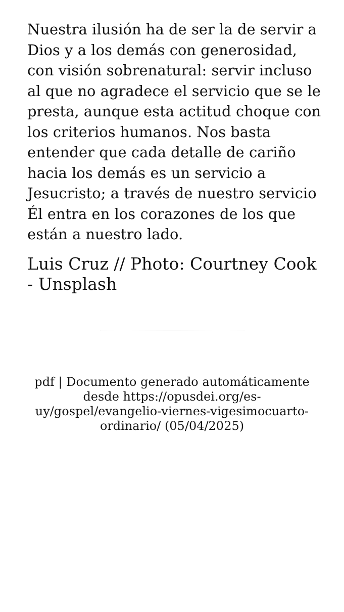Nuestra ilusión ha de ser la de servir a Dios y a los demás con generosidad, con visión sobrenatural: servir incluso al que no agradece el servicio que se le presta, aunque esta actitud choque con los criterios humanos. Nos basta entender que cada detalle de cariño hacia los demás es un servicio a Jesucristo; a través de nuestro servicio Él entra en los corazones de los que están a nuestro lado.
Luis Cruz // Photo: Courtney Cook - Unsplash
pdf | Documento generado automáticamente desde https://opusdei.org/es-uy/gospel/evangelio-viernes-vigesimocuarto-ordinario/ (05/04/2025)